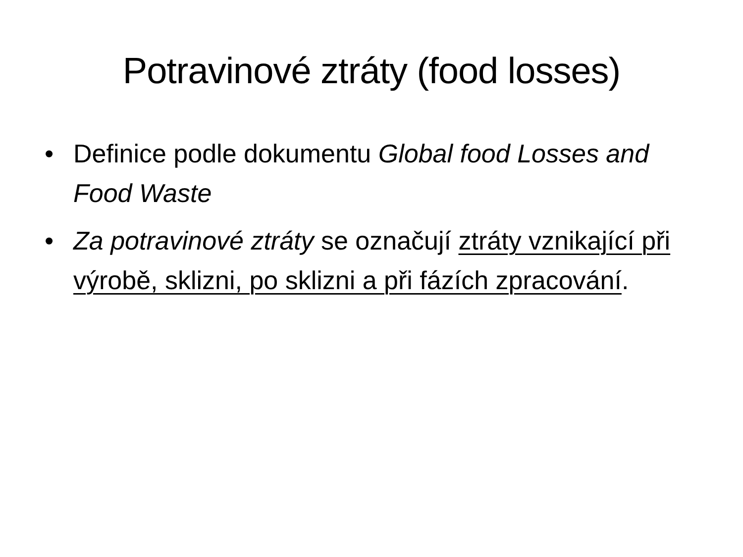Potravinové ztráty (food losses)
• Definice podle dokumentu Global food Losses and Food Waste
• Za potravinové ztráty se označují ztráty vznikající při výrobě, sklizni, po sklizni a při fázích zpracování.